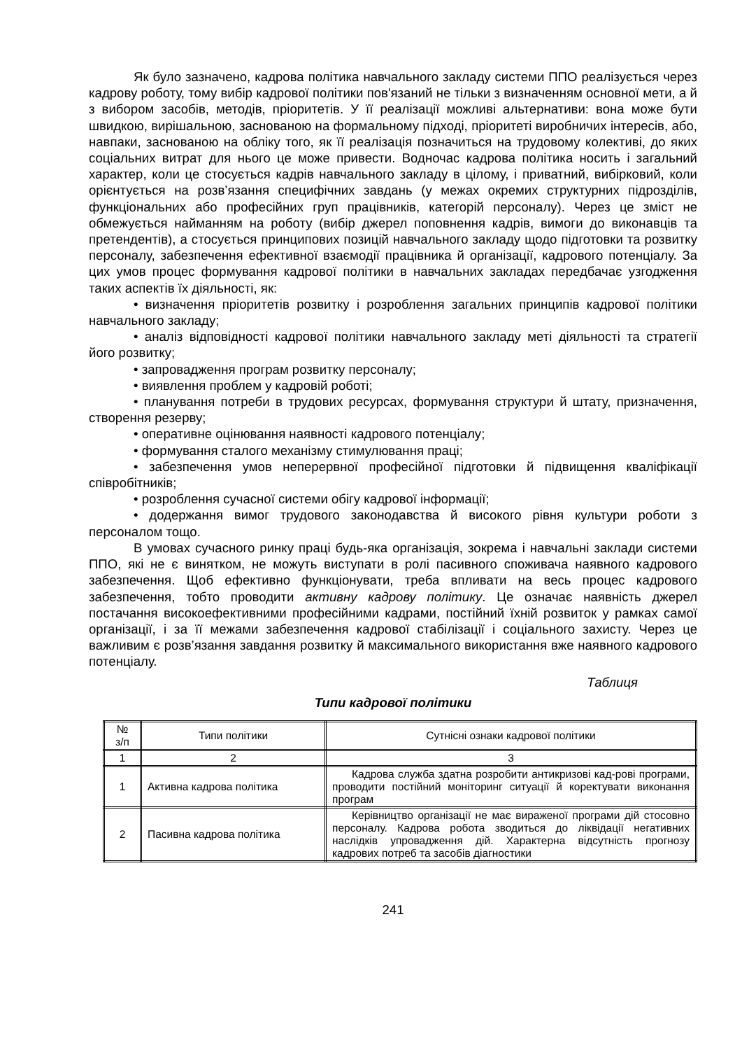Як було зазначено, кадрова політика навчального закладу системи ППО реалізується через кадрову роботу, тому вибір кадрової політики пов'язаний не тільки з визначенням основної мети, а й з вибором засобів, методів, пріоритетів. У її реалізації можливі альтернативи: вона може бути швидкою, вирішальною, заснованою на формальному підході, пріоритеті виробничих інтересів, або, навпаки, заснованою на обліку того, як її реалізація позначиться на трудовому колективі, до яких соціальних витрат для нього це може привести. Водночас кадрова політика носить і загальний характер, коли це стосується кадрів навчального закладу в цілому, і приватний, вибірковий, коли орієнтується на розв’язання специфічних завдань (у межах окремих структурних підрозділів, функціональних або професійних груп працівників, категорій персоналу). Через це зміст не обмежується найманням на роботу (вибір джерел поповнення кадрів, вимоги до виконавців та претендентів), а стосується принципових позицій навчального закладу щодо підготовки та розвитку персоналу, забезпечення ефективної взаємодії працівника й організації, кадрового потенціалу. За цих умов процес формування кадрової політики в навчальних закладах передбачає узгодження таких аспектів їх діяльності, як:
• визначення пріоритетів розвитку і розроблення загальних принципів кадрової політики навчального закладу;
• аналіз відповідності кадрової політики навчального закладу меті діяльності та стратегії його розвитку;
• запровадження програм розвитку персоналу;
• виявлення проблем у кадровій роботі;
• планування потреби в трудових ресурсах, формування структури й штату, призначення, створення резерву;
• оперативне оцінювання наявності кадрового потенціалу;
• формування сталого механізму стимулювання праці;
• забезпечення умов неперервної професійної підготовки й підвищення кваліфікації співробітників;
• розроблення сучасної системи обігу кадрової інформації;
• додержання вимог трудового законодавства й високого рівня культури роботи з персоналом тощо.
В умовах сучасного ринку праці будь-яка організація, зокрема і навчальні заклади системи ППО, які не є винятком, не можуть виступати в ролі пасивного споживача наявного кадрового забезпечення. Щоб ефективно функціонувати, треба впливати на весь процес кадрового забезпечення, тобто проводити активну кадрову політику. Це означає наявність джерел постачання високоефективними професійними кадрами, постійний їхній розвиток у рамках самої організації, і за її межами забезпечення кадрової стабілізації і соціального захисту. Через це важливим є розв’язання завдання розвитку й максимального використання вже наявного кадрового потенціалу.
Таблиця
Типи кадрової політики
| № з/п | Типи політики | Сутнісні ознаки кадрової політики |
| 1 | 2 | 3 |
| 1 | Активна кадрова політика | Кадрова служба здатна розробити антикризові кад-рові програми, проводити постійний моніторинг ситуації й коректувати виконання програм |
| 2 | Пасивна кадрова політика | Керівництво організації не має вираженої програми дій стосовно персоналу. Кадрова робота зводиться до ліквідації негативних наслідків упровадження дій. Характерна відсутність прогнозу кадрових потреб та засобів діагностики |
241